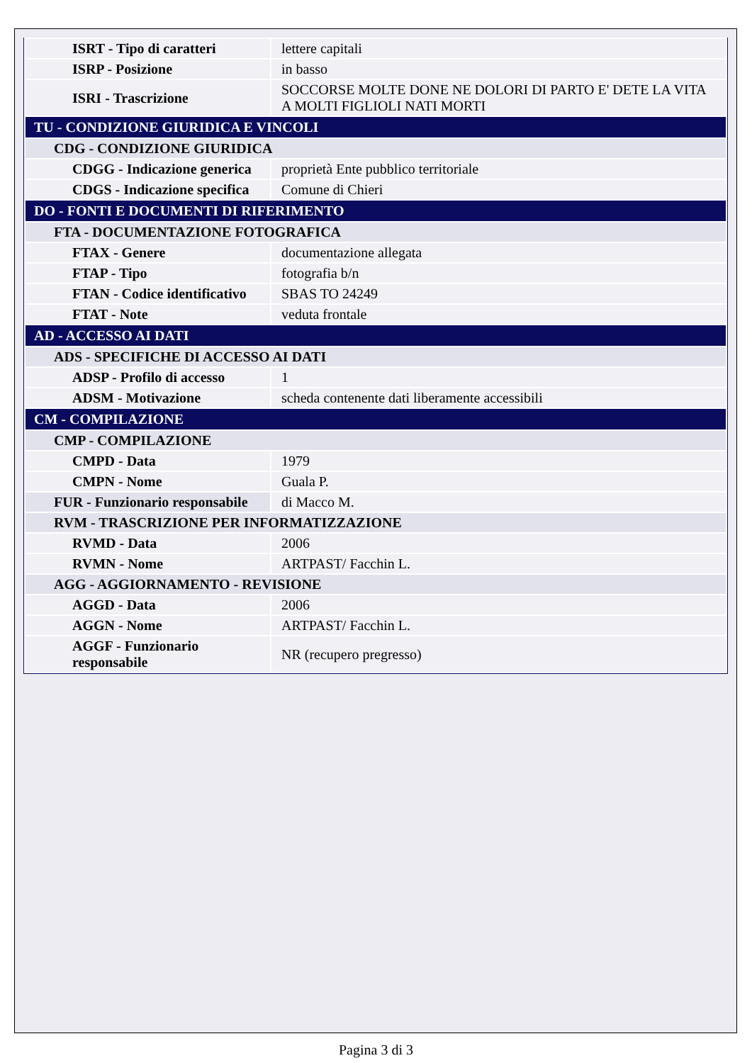| ISRT - Tipo di caratteri | lettere capitali |
| ISRP - Posizione | in basso |
| ISRI - Trascrizione | SOCCORSE MOLTE DONE NE DOLORI DI PARTO E' DETE LA VITA A MOLTI FIGLIOLI NATI MORTI |
| TU - CONDIZIONE GIURIDICA E VINCOLI | |
| CDG - CONDIZIONE GIURIDICA | |
| CDGG - Indicazione generica | proprietà Ente pubblico territoriale |
| CDGS - Indicazione specifica | Comune di Chieri |
| DO - FONTI E DOCUMENTI DI RIFERIMENTO | |
| FTA - DOCUMENTAZIONE FOTOGRAFICA | |
| FTAX - Genere | documentazione allegata |
| FTAP - Tipo | fotografia b/n |
| FTAN - Codice identificativo | SBAS TO 24249 |
| FTAT - Note | veduta frontale |
| AD - ACCESSO AI DATI | |
| ADS - SPECIFICHE DI ACCESSO AI DATI | |
| ADSP - Profilo di accesso | 1 |
| ADSM - Motivazione | scheda contenente dati liberamente accessibili |
| CM - COMPILAZIONE | |
| CMP - COMPILAZIONE | |
| CMPD - Data | 1979 |
| CMPN - Nome | Guala P. |
| FUR - Funzionario responsabile | di Macco M. |
| RVM - TRASCRIZIONE PER INFORMATIZZAZIONE | |
| RVMD - Data | 2006 |
| RVMN - Nome | ARTPAST/ Facchin L. |
| AGG - AGGIORNAMENTO - REVISIONE | |
| AGGD - Data | 2006 |
| AGGN - Nome | ARTPAST/ Facchin L. |
| AGGF - Funzionario responsabile | NR (recupero pregresso) |
Pagina 3 di 3